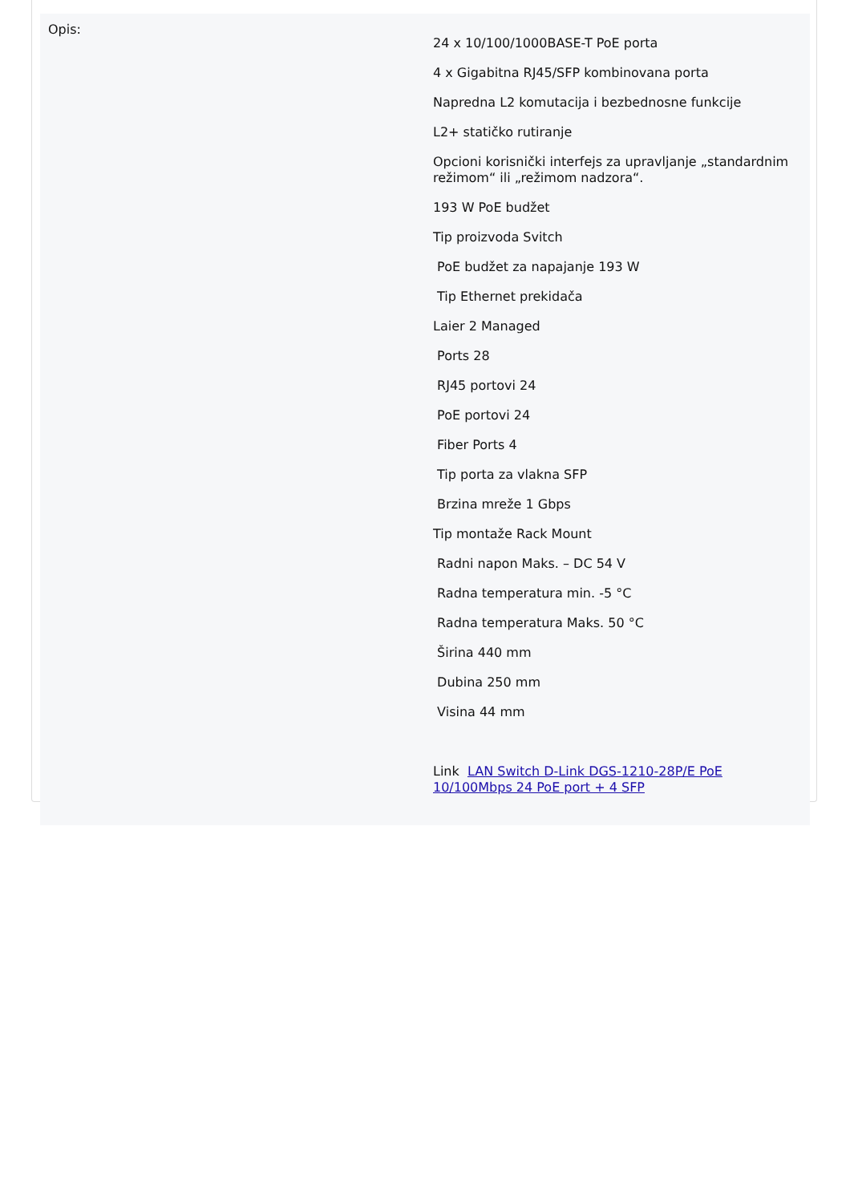| Opis: | 24 x 10/100/1000BASE-T PoE porta 4 x Gigabitna RJ45/SFP kombinovana porta Napredna L2 komutacija i bezbednosne funkcije L2+ statičko rutiranje Opcioni korisnički interfejs za upravljanje „standardnim režimom“ ili „režimom nadzora“. 193 W PoE budžet Tip proizvoda Svitch PoE budžet za napajanje 193 W Tip Ethernet prekidača Laier 2 Managed Ports 28 RJ45 portovi 24 PoE portovi 24 Fiber Ports 4 Tip porta za vlakna SFP Brzina mreže 1 Gbps Tip montaže Rack Mount Radni napon Maks. – DC 54 V Radna temperatura min. -5 °C Radna temperatura Maks. 50 °C Širina 440 mm Dubina 250 mm Visina 44 mm Link LAN Switch D-Link DGS-1210-28P/E PoE 10/100Mbps 24 PoE port + 4 SFP |